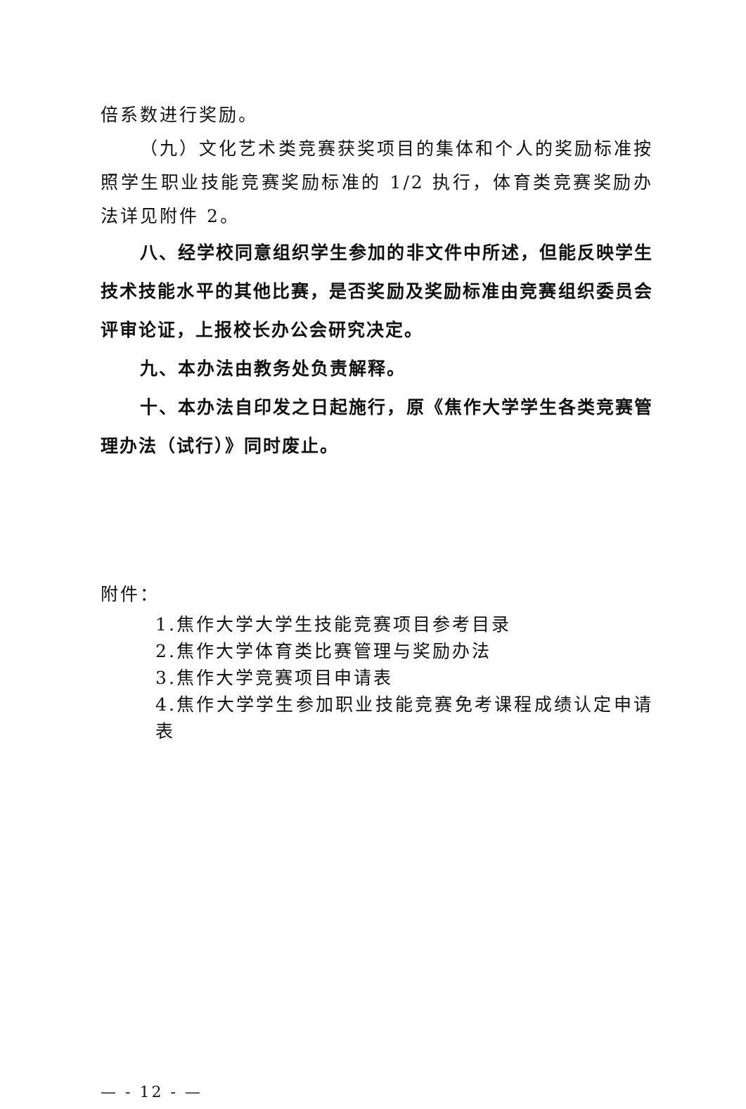倍系数进行奖励。
（九）文化艺术类竞赛获奖项目的集体和个人的奖励标准按照学生职业技能竞赛奖励标准的 1/2 执行，体育类竞赛奖励办法详见附件 2。
八、经学校同意组织学生参加的非文件中所述，但能反映学生技术技能水平的其他比赛，是否奖励及奖励标准由竞赛组织委员会评审论证，上报校长办公会研究决定。
九、本办法由教务处负责解释。
十、本办法自印发之日起施行，原《焦作大学学生各类竞赛管理办法（试行）》同时废止。
附件：
1.焦作大学大学生技能竞赛项目参考目录
2.焦作大学体育类比赛管理与奖励办法
3.焦作大学竞赛项目申请表
4.焦作大学学生参加职业技能竞赛免考课程成绩认定申请表
— - 12 - —